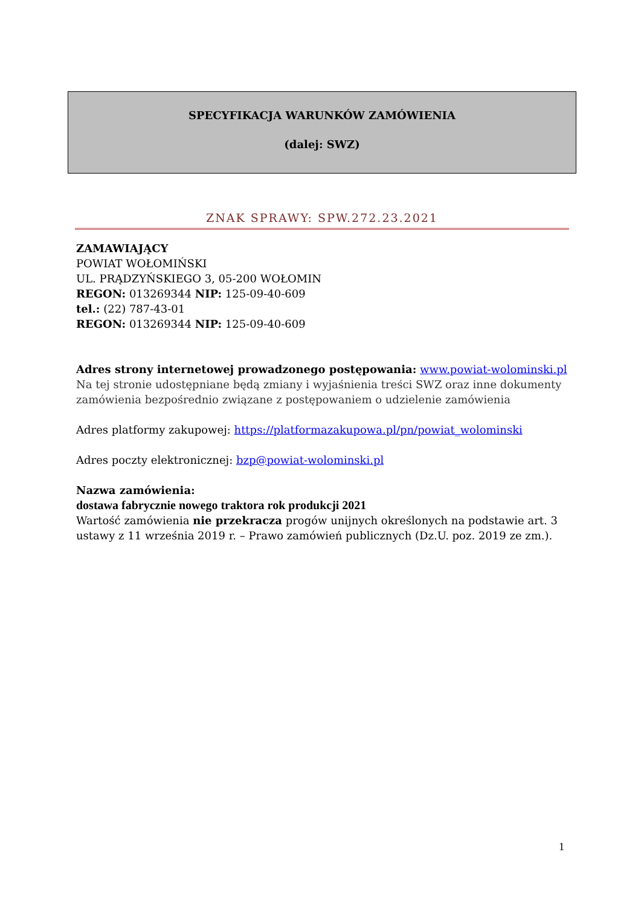SPECYFIKACJA WARUNKÓW ZAMÓWIENIA
(dalej: SWZ)
ZNAK SPRAWY: SPW.272.23.2021
ZAMAWIAJĄCY
POWIAT WOŁOMIŃSKI
UL. PRĄDZYŃSKIEGO 3, 05-200 WOŁOMIN
REGON: 013269344 NIP: 125-09-40-609
tel.: (22) 787-43-01
REGON: 013269344 NIP: 125-09-40-609
Adres strony internetowej prowadzonego postępowania: www.powiat-wolominski.pl
Na tej stronie udostępniane będą zmiany i wyjaśnienia treści SWZ oraz inne dokumenty zamówienia bezpośrednio związane z postępowaniem o udzielenie zamówienia
Adres platformy zakupowej: https://platformazakupowa.pl/pn/powiat_wolominski
Adres poczty elektronicznej: bzp@powiat-wolominski.pl
Nazwa zamówienia:
dostawa fabrycznie nowego traktora rok produkcji 2021
Wartość zamówienia nie przekracza progów unijnych określonych na podstawie art. 3 ustawy z 11 września 2019 r. – Prawo zamówień publicznych (Dz.U. poz. 2019 ze zm.).
1